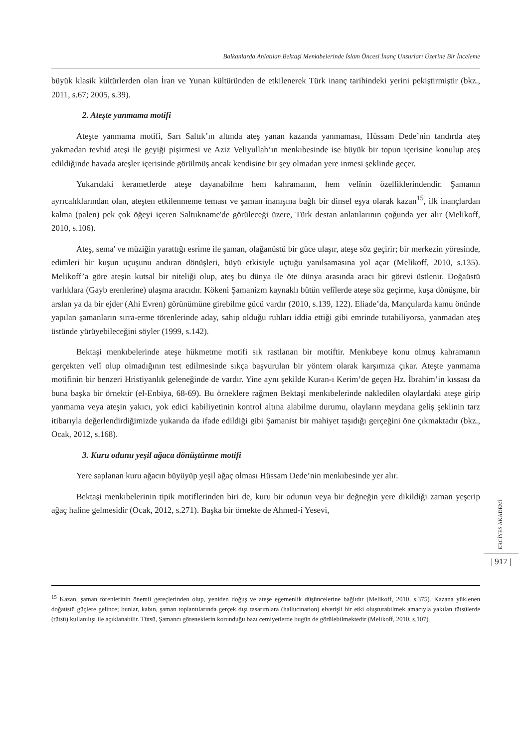Balkanlarda Anlatılan Bektaşi Menkıbelerinde İslam Öncesi İnanç Unsurları Üzerine Bir İnceleme
büyük klasik kültürlerden olan İran ve Yunan kültüründen de etkilenerek Türk inanç tarihindeki yerini pekiştirmiştir (bkz., 2011, s.67; 2005, s.39).
2. Ateşte yanmama motifi
Ateşte yanmama motifi, Sarı Saltık’ın altında ateş yanan kazanda yanmaması, Hüssam Dede’nin tandırda ateş yakmadan tevhid ateşi ile geyiği pişirmesi ve Aziz Veliyullah’ın menkıbesinde ise büyük bir topun içerisine konulup ateş edildiğinde havada ateşler içerisinde görülmüş ancak kendisine bir şey olmadan yere inmesi şeklinde geçer.
Yukarıdaki kerametlerde ateşe dayanabilme hem kahramanın, hem velînin özelliklerindendir. Şamanın ayrıcalıklarından olan, ateşten etkilenmeme teması ve şaman inanışına bağlı bir dinsel eşya olarak kazan<sup>15</sup>, ilk inançlardan kalma (palen) pek çok öğeyi içeren Saltukname'de görüleceği üzere, Türk destan anlatılarının çoğunda yer alır (Melikoff, 2010, s.106).
Ateş, sema' ve müziğin yarattığı esrime ile şaman, olağanüstü bir güce ulaşır, ateşe söz geçirir; bir merkezin yöresinde, edimleri bir kuşun uçuşunu andıran dönüşleri, büyü etkisiyle uçtuğu yanılsamasına yol açar (Melikoff, 2010, s.135). Melikoff’a göre ateşin kutsal bir niteliği olup, ateş bu dünya ile öte dünya arasında aracı bir görevi üstlenir. Doğaüstü varlıklara (Gayb erenlerine) ulaşma aracıdır. Kökeni Şamanizm kaynaklı bütün velîlerde ateşe söz geçirme, kuşa dönüşme, bir arslan ya da bir ejder (Ahi Evren) görünümüne girebilme gücü vardır (2010, s.139, 122). Eliade’da, Mançularda kamu önünde yapılan şamanların sırra-erme törenlerinde aday, sahip olduğu ruhları iddia ettiği gibi emrinde tutabiliyorsa, yanmadan ateş üstünde yürüyebileceğini söyler (1999, s.142).
Bektaşi menkıbelerinde ateşe hükmetme motifi sık rastlanan bir motiftir. Menkıbeye konu olmuş kahramanın gerçekten velî olup olmadığının test edilmesinde sıkça başvurulan bir yöntem olarak karşımıza çıkar. Ateşte yanmama motifinin bir benzeri Hristiyanlık geleneğinde de vardır. Yine aynı şekilde Kuran-ı Kerim’de geçen Hz. İbrahim’in kıssası da buna başka bir örnektir (el-Enbiya, 68-69). Bu örneklere rağmen Bektaşi menkıbelerinde nakledilen olaylardaki ateşe girip yanmama veya ateşin yakıcı, yok edici kabiliyetinin kontrol altına alabilme durumu, olayların meydana geliş şeklinin tarz itibarıyla değerlendirdiğimizde yukarıda da ifade edildiği gibi Şamanist bir mahiyet taşıdığı gerçeğini öne çıkmaktadır (bkz., Ocak, 2012, s.168).
3. Kuru odunu yeşil ağaca dönüştürme motifi
Yere saplanan kuru ağacın büyüyüp yeşil ağaç olması Hüssam Dede’nin menkıbesinde yer alır.
Bektaşi menkıbelerinin tipik motiflerinden biri de, kuru bir odunun veya bir değneğin yere dikildiği zaman yeşerip ağaç haline gelmesidir (Ocak, 2012, s.271). Başka bir örnekte de Ahmed-i Yesevi,
ERCİYES AKADEMİ
| 917 |
<sup>15</sup> Kazan, şaman törenlerinin önemli gereçlerinden olup, yeniden doğuş ve ateşe egemenlik düşüncelerine bağlıdır (Melikoff, 2010, s.375). Kazana yüklenen doğaüstü güçlere gelince; bunlar, kabın, şaman toplantılarında gerçek dışı tasarımlara (hallucination) elverişli bir etki oluşturabilmek amacıyla yakılan tütsülerde (tütsü) kullanılışı ile açıklanabilir. Tütsü, Şamancı göreneklerin korunduğu bazı cemiyetlerde bugün de görülebilmektedir (Melikoff, 2010, s.107).